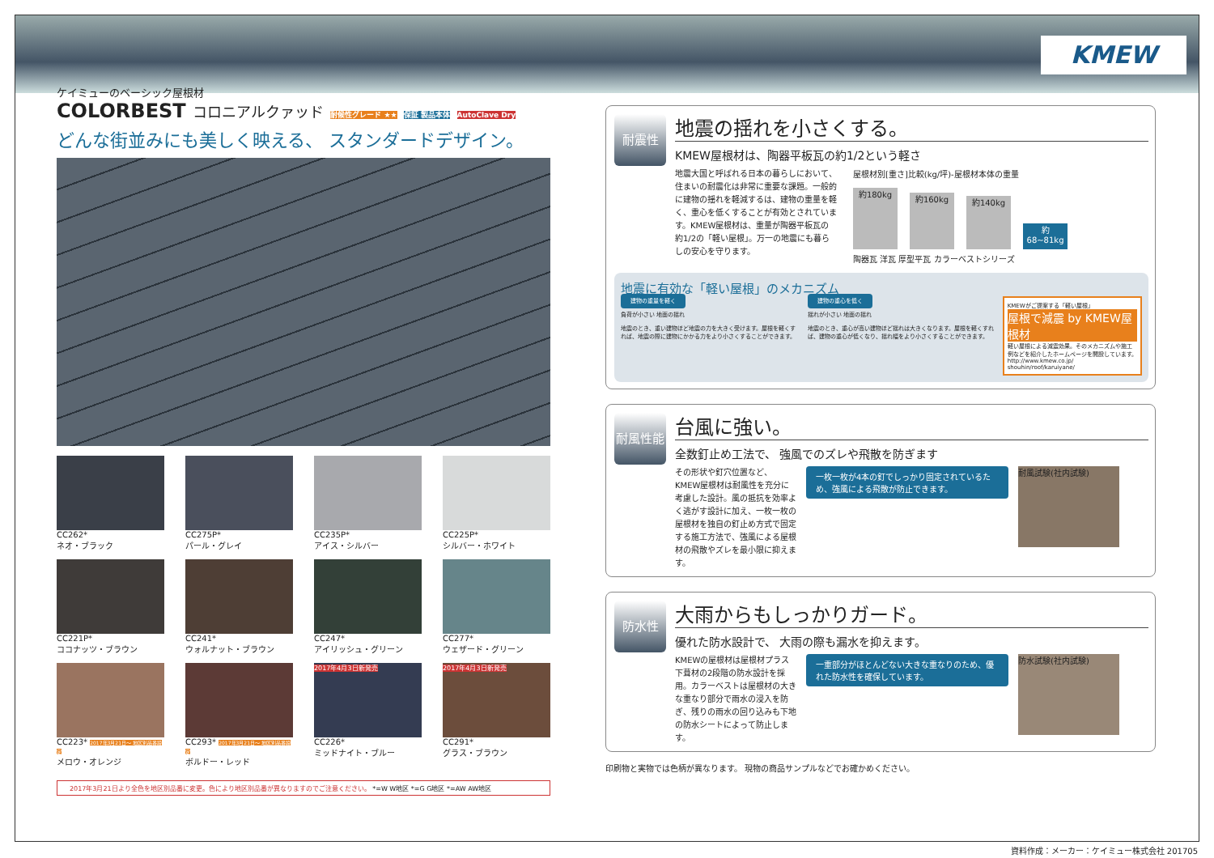KMEW
ケイミューのベーシック屋根材
COLORBEST コロニアルクァッド 耐候性グレード ★★ 保証 製品本体 AutoClave Dry
どんな街並みにも美しく映える、 スタンダードデザイン。
CC262*
ネオ・ブラック
CC275P*
パール・グレイ
CC235P*
アイス・シルバー
CC225P*
シルバー・ホワイト
CC221P*
ココナッツ・ブラウン
CC241*
ウォルナット・ブラウン
CC247*
アイリッシュ・グリーン
CC277*
ウェザード・グリーン
CC223* 2017年3月21日～ 地区別品番設定
メロウ・オレンジ
CC293* 2017年3月21日～ 地区別品番設定
ボルドー・レッド
2017年4月3日新発売
CC226*
ミッドナイト・ブルー
2017年4月3日新発売
CC291*
グラス・ブラウン
2017年3月21日より全色を地区別品番に変更。色により地区別品番が異なりますのでご注意ください。 *=W W地区 *=G G地区 *=AW AW地区
耐震性
地震の揺れを小さくする。
KMEW屋根材は、陶器平板瓦の約1/2という軽さ
地震大国と呼ばれる日本の暮らしにおいて、住まいの耐震化は非常に重要な課題。一般的に建物の揺れを軽減するは、建物の重量を軽く、重心を低くすることが有効とされています。KMEW屋根材は、重量が陶器平板瓦の約1/2の「軽い屋根」。万一の地震にも暮らしの安心を守ります。
屋根材別[重さ]比較(kg/坪)-屋根材本体の重量
約180kg 約160kg 約140kg 約68~81kg
陶器瓦 洋瓦 厚型平瓦 カラーベストシリーズ
地震に有効な「軽い屋根」のメカニズム
建物の重量を軽く
負荷が小さい 地面の揺れ
地震のとき、重い建物ほど地震の力を大きく受けます。屋根を軽くすれば、地震の際に建物にかかる力をより小さくすることができます。
建物の重心を低く
揺れが小さい 地面の揺れ
地震のとき、重心が高い建物ほど揺れは大きくなります。屋根を軽くすれば、建物の重心が低くなり、揺れ幅をより小さくすることができます。
KMEWがご提案する「軽い屋根」
屋根で減震 by KMEW屋根材
軽い屋根による減震効果。そのメカニズムや施工例などを紹介したホームページを開設しています。
http://www.kmew.co.jp/ shouhin/roof/karuiyane/
耐風性能
台風に強い。
全数釘止め工法で、 強風でのズレや飛散を防ぎます
その形状や釘穴位置など、KMEW屋根材は耐風性を充分に考慮した設計。風の抵抗を効率よく逃がす設計に加え、一枚一枚の屋根材を独自の釘止め方式で固定する施工方法で、強風による屋根材の飛散やズレを最小限に抑えます。
一枚一枚が4本の釘でしっかり固定されているため、強風による飛散が防止できます。
耐風試験(社内試験)
防水性
大雨からもしっかりガード。
優れた防水設計で、 大雨の際も漏水を抑えます。
KMEWの屋根材は屋根材プラス下葺材の2段階の防水設計を採用。カラーベストは屋根材の大きな重なり部分で雨水の浸入を防ぎ、残りの雨水の回り込みも下地の防水シートによって防止します。
一重部分がほとんどない大きな重なりのため、優れた防水性を確保しています。
防水試験(社内試験)
印刷物と実物では色柄が異なります。 現物の商品サンプルなどでお確かめください。
資料作成：メーカー：ケイミュー株式会社 201705